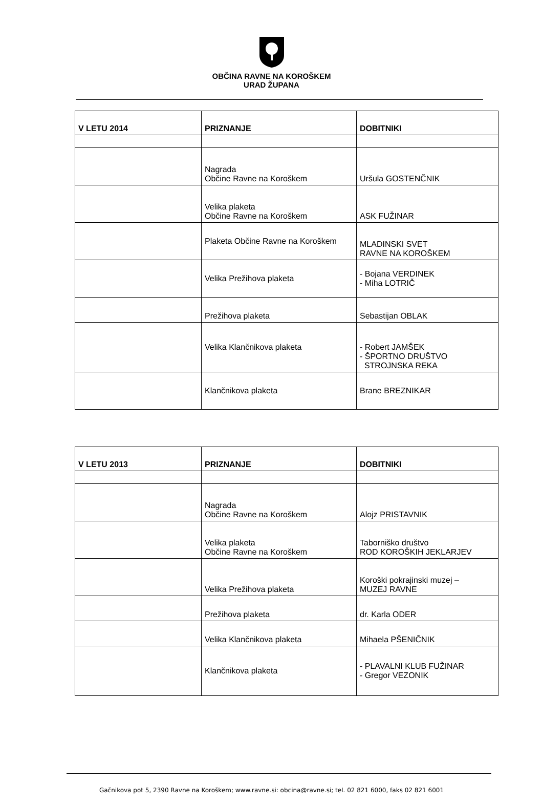OBČINA RAVNE NA KOROŠKEM
URAD ŽUPANA
| V LETU 2014 | PRIZNANJE | DOBITNIKI |
| --- | --- | --- |
| | Nagrada Občine Ravne na Koroškem | Uršula GOSTENČNIK |
| | Velika plaketa Občine Ravne na Koroškem | ASK FUŽINAR |
| | Plaketa Občine Ravne na Koroškem | MLADINSKI SVET RAVNE NA KOROŠKEM |
| | Velika Prežihova plaketa | - Bojana VERDINEK - Miha LOTRIČ |
| | Prežihova plaketa | Sebastijan OBLAK |
| | Velika Klančnikova plaketa | - Robert JAMŠEK - ŠPORTNO DRUŠTVO STROJNSKA REKA |
| | Klančnikova plaketa | Brane BREZNIKAR |
| V LETU 2013 | PRIZNANJE | DOBITNIKI |
| --- | --- | --- |
| | Nagrada Občine Ravne na Koroškem | Alojz PRISTAVNIK |
| | Velika plaketa Občine Ravne na Koroškem | Taborniško društvo ROD KOROŠKIH JEKLARJEV |
| | Velika Prežihova plaketa | Koroški pokrajinski muzej – MUZEJ RAVNE |
| | Prežihova plaketa | dr. Karla ODER |
| | Velika Klančnikova plaketa | Mihaela PŠENIČNIK |
| | Klančnikova plaketa | - PLAVALNI KLUB FUŽINAR - Gregor VEZONIK |
Gačnikova pot 5, 2390 Ravne na Koroškem; www.ravne.si: obcina@ravne.si; tel. 02 821 6000, faks 02 821 6001